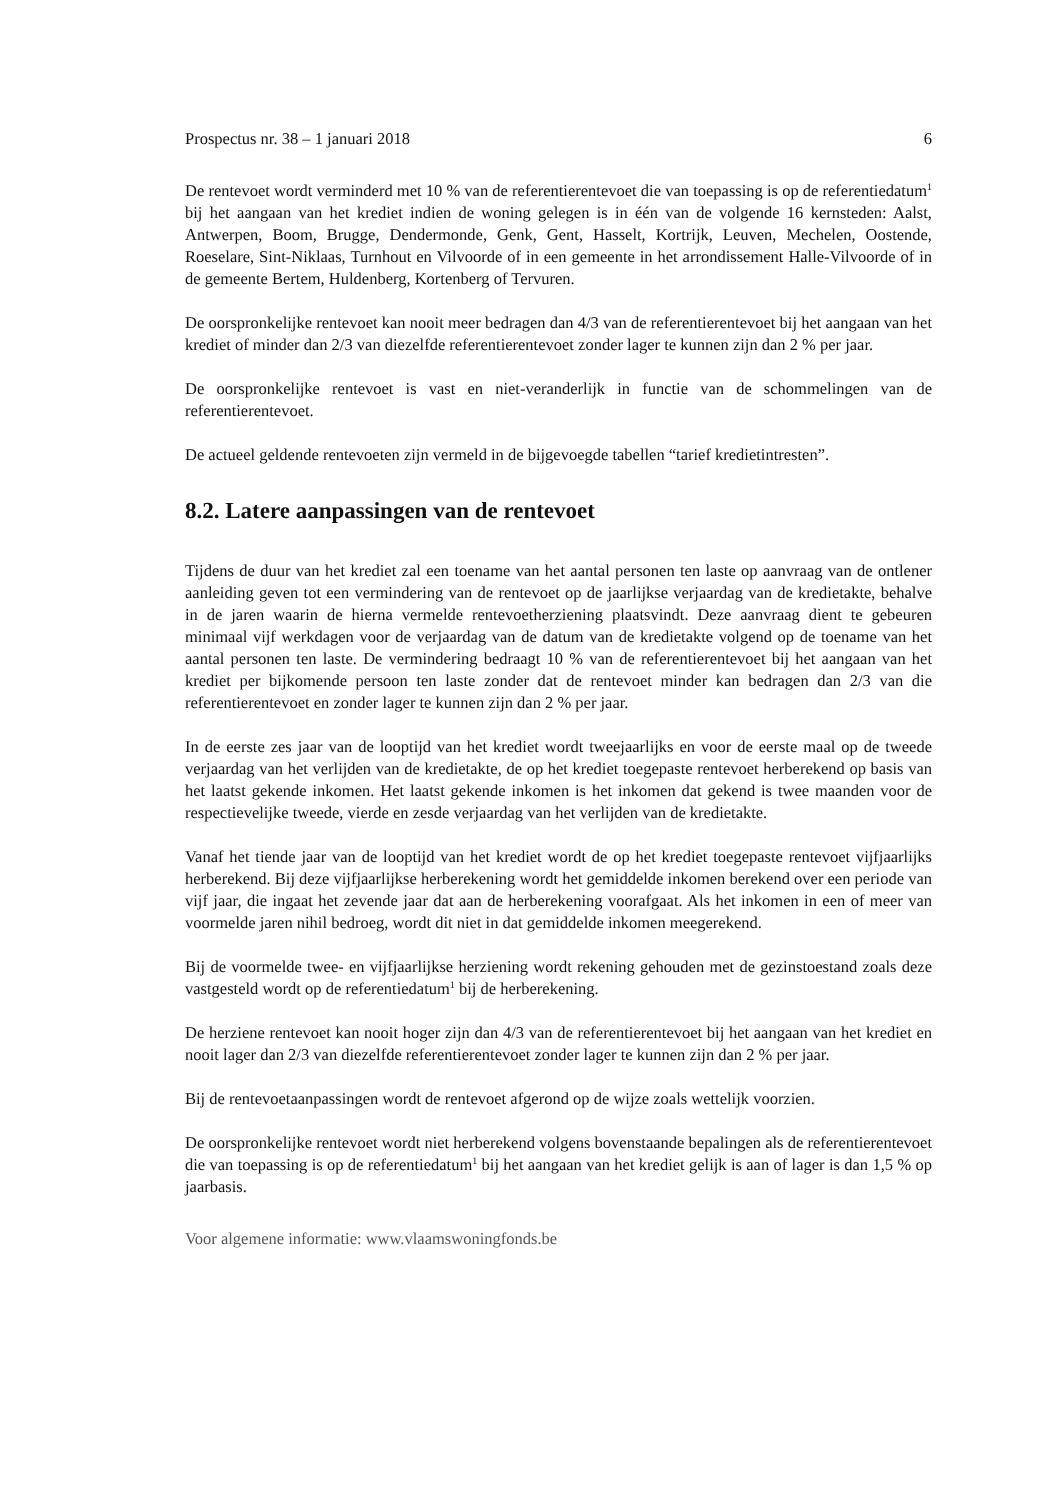Prospectus nr. 38 – 1 januari 2018 6
De rentevoet wordt verminderd met 10 % van de referentierentevoet die van toepassing is op de referentiedatum<sup>1</sup> bij het aangaan van het krediet indien de woning gelegen is in één van de volgende 16 kernsteden: Aalst, Antwerpen, Boom, Brugge, Dendermonde, Genk, Gent, Hasselt, Kortrijk, Leuven, Mechelen, Oostende, Roeselare, Sint-Niklaas, Turnhout en Vilvoorde of in een gemeente in het arrondissement Halle-Vilvoorde of in de gemeente Bertem, Huldenberg, Kortenberg of Tervuren.
De oorspronkelijke rentevoet kan nooit meer bedragen dan 4/3 van de referentierentevoet bij het aangaan van het krediet of minder dan 2/3 van diezelfde referentierentevoet zonder lager te kunnen zijn dan 2 % per jaar.
De oorspronkelijke rentevoet is vast en niet-veranderlijk in functie van de schommelingen van de referentierentevoet.
De actueel geldende rentevoeten zijn vermeld in de bijgevoegde tabellen “tarief kredietintresten”.
8.2. Latere aanpassingen van de rentevoet
Tijdens de duur van het krediet zal een toename van het aantal personen ten laste op aanvraag van de ontlener aanleiding geven tot een vermindering van de rentevoet op de jaarlijkse verjaardag van de kredietakte, behalve in de jaren waarin de hierna vermelde rentevoetherziening plaatsvindt. Deze aanvraag dient te gebeuren minimaal vijf werkdagen voor de verjaardag van de datum van de kredietakte volgend op de toename van het aantal personen ten laste. De vermindering bedraagt 10 % van de referentierentevoet bij het aangaan van het krediet per bijkomende persoon ten laste zonder dat de rentevoet minder kan bedragen dan 2/3 van die referentierentevoet en zonder lager te kunnen zijn dan 2 % per jaar.
In de eerste zes jaar van de looptijd van het krediet wordt tweejaarlijks en voor de eerste maal op de tweede verjaardag van het verlijden van de kredietakte, de op het krediet toegepaste rentevoet herberekend op basis van het laatst gekende inkomen. Het laatst gekende inkomen is het inkomen dat gekend is twee maanden voor de respectievelijke tweede, vierde en zesde verjaardag van het verlijden van de kredietakte.
Vanaf het tiende jaar van de looptijd van het krediet wordt de op het krediet toegepaste rentevoet vijfjaarlijks herberekend. Bij deze vijfjaarlijkse herberekening wordt het gemiddelde inkomen berekend over een periode van vijf jaar, die ingaat het zevende jaar dat aan de herberekening voorafgaat. Als het inkomen in een of meer van voormelde jaren nihil bedroeg, wordt dit niet in dat gemiddelde inkomen meegerekend.
Bij de voormelde twee- en vijfjaarlijkse herziening wordt rekening gehouden met de gezinstoestand zoals deze vastgesteld wordt op de referentiedatum<sup>1</sup> bij de herberekening.
De herziene rentevoet kan nooit hoger zijn dan 4/3 van de referentierentevoet bij het aangaan van het krediet en nooit lager dan 2/3 van diezelfde referentierentevoet zonder lager te kunnen zijn dan 2 % per jaar.
Bij de rentevoetaanpassingen wordt de rentevoet afgerond op de wijze zoals wettelijk voorzien.
De oorspronkelijke rentevoet wordt niet herberekend volgens bovenstaande bepalingen als de referentierentevoet die van toepassing is op de referentiedatum<sup>1</sup> bij het aangaan van het krediet gelijk is aan of lager is dan 1,5 % op jaarbasis.
Voor algemene informatie: www.vlaamswoningfonds.be